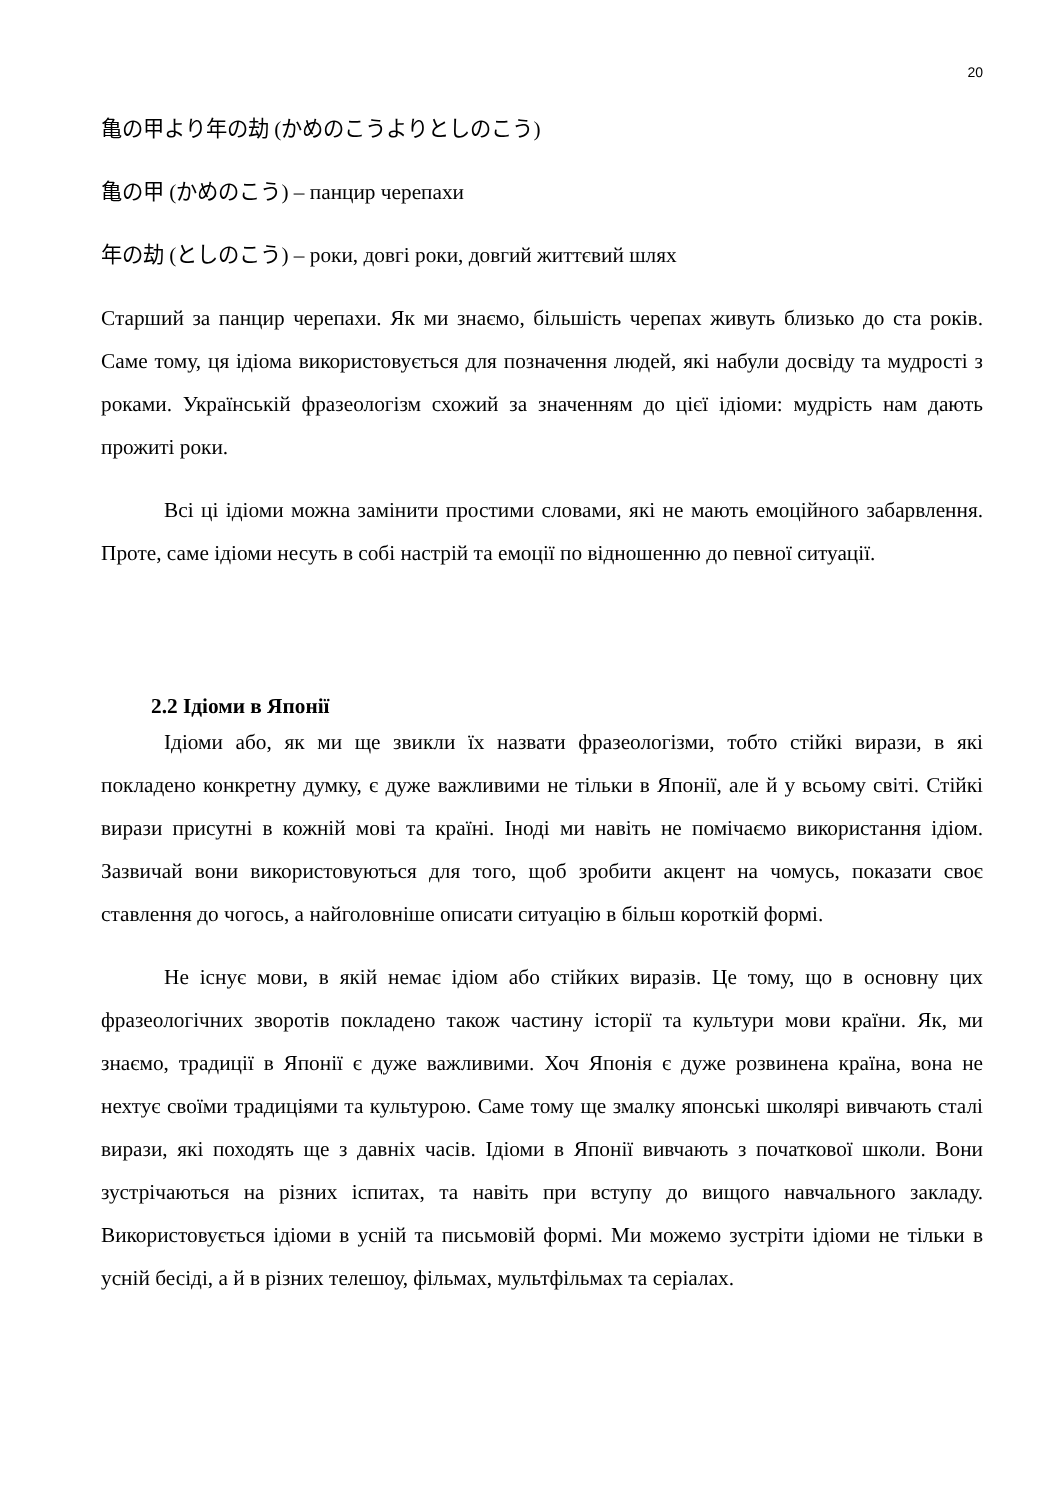20
亀の甲より年の劫 (かめのこうよりとしのこう)
亀の甲 (かめのこう) – панцир черепахи
年の劫 (としのこう) – роки, довгі роки, довгий життєвий шлях
Старший за панцир черепахи. Як ми знаємо, більшість черепах живуть близько до ста років. Саме тому, ця ідіома використовується для позначення людей, які набули досвіду та мудрості з роками. Українській фразеологізм схожий за значенням до цієї ідіоми: мудрість нам дають прожиті роки.
Всі ці ідіоми можна замінити простими словами, які не мають емоційного забарвлення. Проте, саме ідіоми несуть в собі настрій та емоції по відношенню до певної ситуації.
2.2 Ідіоми в Японії
Ідіоми або, як ми ще звикли їх назвати фразеологізми, тобто стійкі вирази, в які покладено конкретну думку, є дуже важливими не тільки в Японії, але й у всьому світі. Стійкі вирази присутні в кожній мові та країні. Іноді ми навіть не помічаємо використання ідіом. Зазвичай вони використовуються для того, щоб зробити акцент на чомусь, показати своє ставлення до чогось, а найголовніше описати ситуацію в більш короткій формі.
Не існує мови, в якій немає ідіом або стійких виразів. Це тому, що в основну цих фразеологічних зворотів покладено також частину історії та культури мови країни. Як, ми знаємо, традиції в Японії є дуже важливими. Хоч Японія є дуже розвинена країна, вона не нехтує своїми традиціями та культурою. Саме тому ще змалку японські школярі вивчають сталі вирази, які походять ще з давніх часів. Ідіоми в Японії вивчають з початкової школи. Вони зустрічаються на різних іспитах, та навіть при вступу до вищого навчального закладу. Використовується ідіоми в усній та письмовій формі. Ми можемо зустріти ідіоми не тільки в усній бесіді, а й в різних телешоу, фільмах, мультфільмах та серіалах.